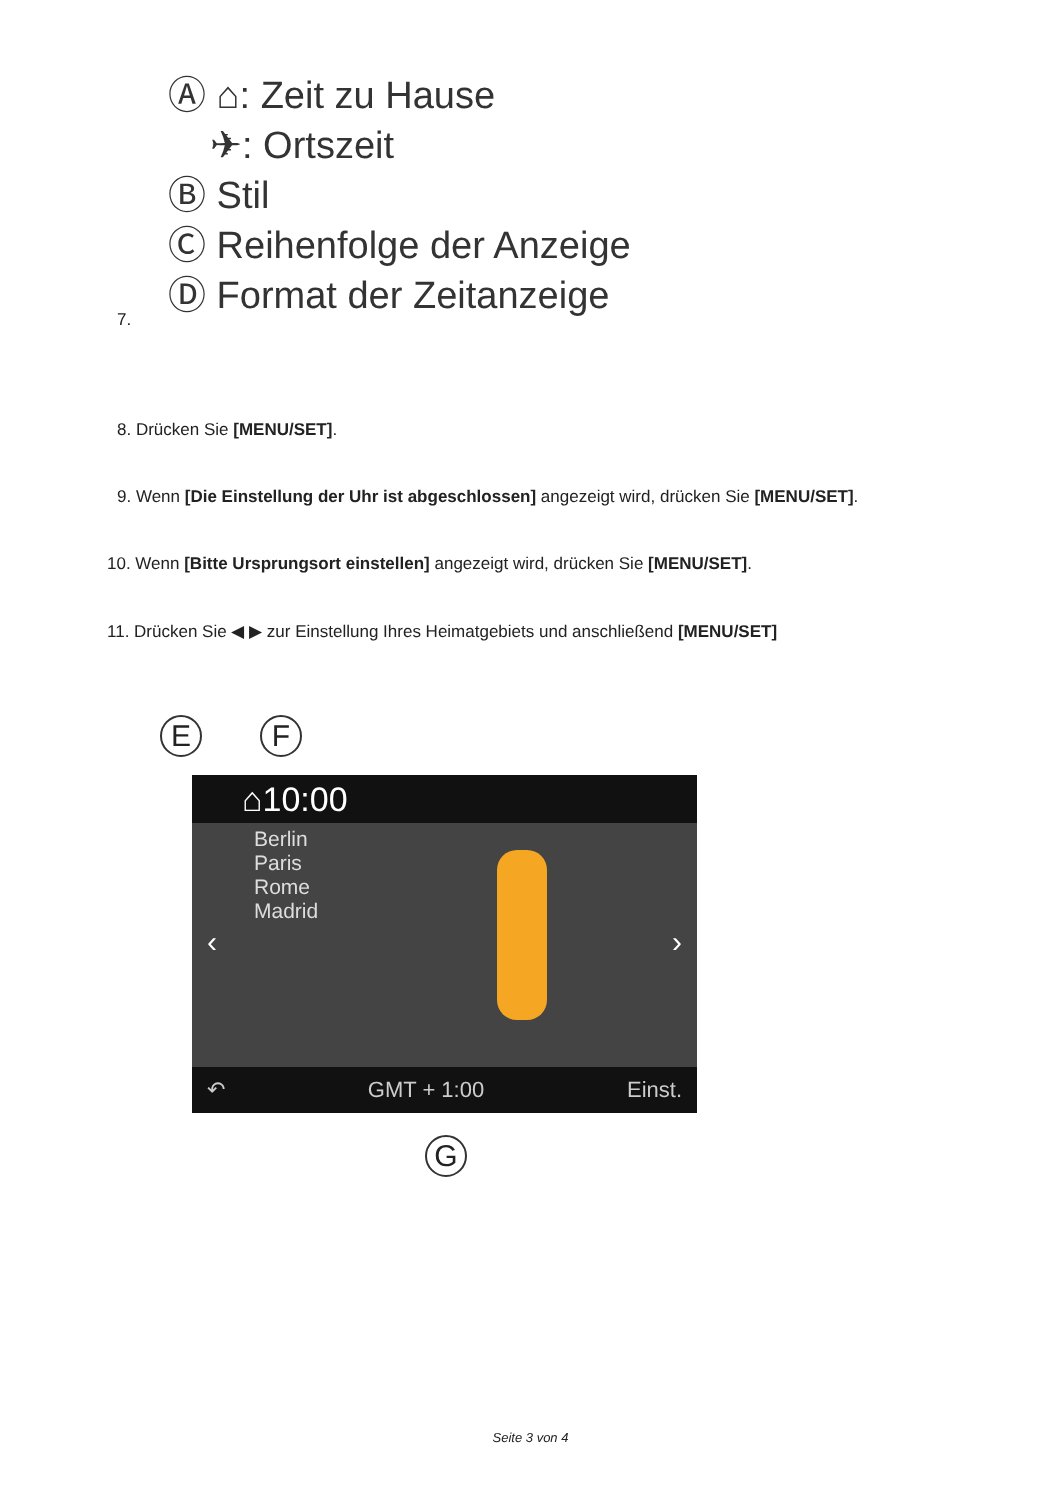Ⓐ ⌂: Zeit zu Hause
✈: Ortszeit
Ⓑ Stil
Ⓒ Reihenfolge der Anzeige
Ⓓ Format der Zeitanzeige
7.
8. Drücken Sie [MENU/SET].
9. Wenn [Die Einstellung der Uhr ist abgeschlossen] angezeigt wird, drücken Sie [MENU/SET].
10. Wenn [Bitte Ursprungsort einstellen] angezeigt wird, drücken Sie [MENU/SET].
11. Drücken Sie ◀ ▶ zur Einstellung Ihres Heimatgebiets und anschließend [MENU/SET]
E F
⌂10:00
Berlin
Paris
Rome
Madrid
‹ ›
↶ GMT + 1:00 Einst.
G
Seite 3 von 4